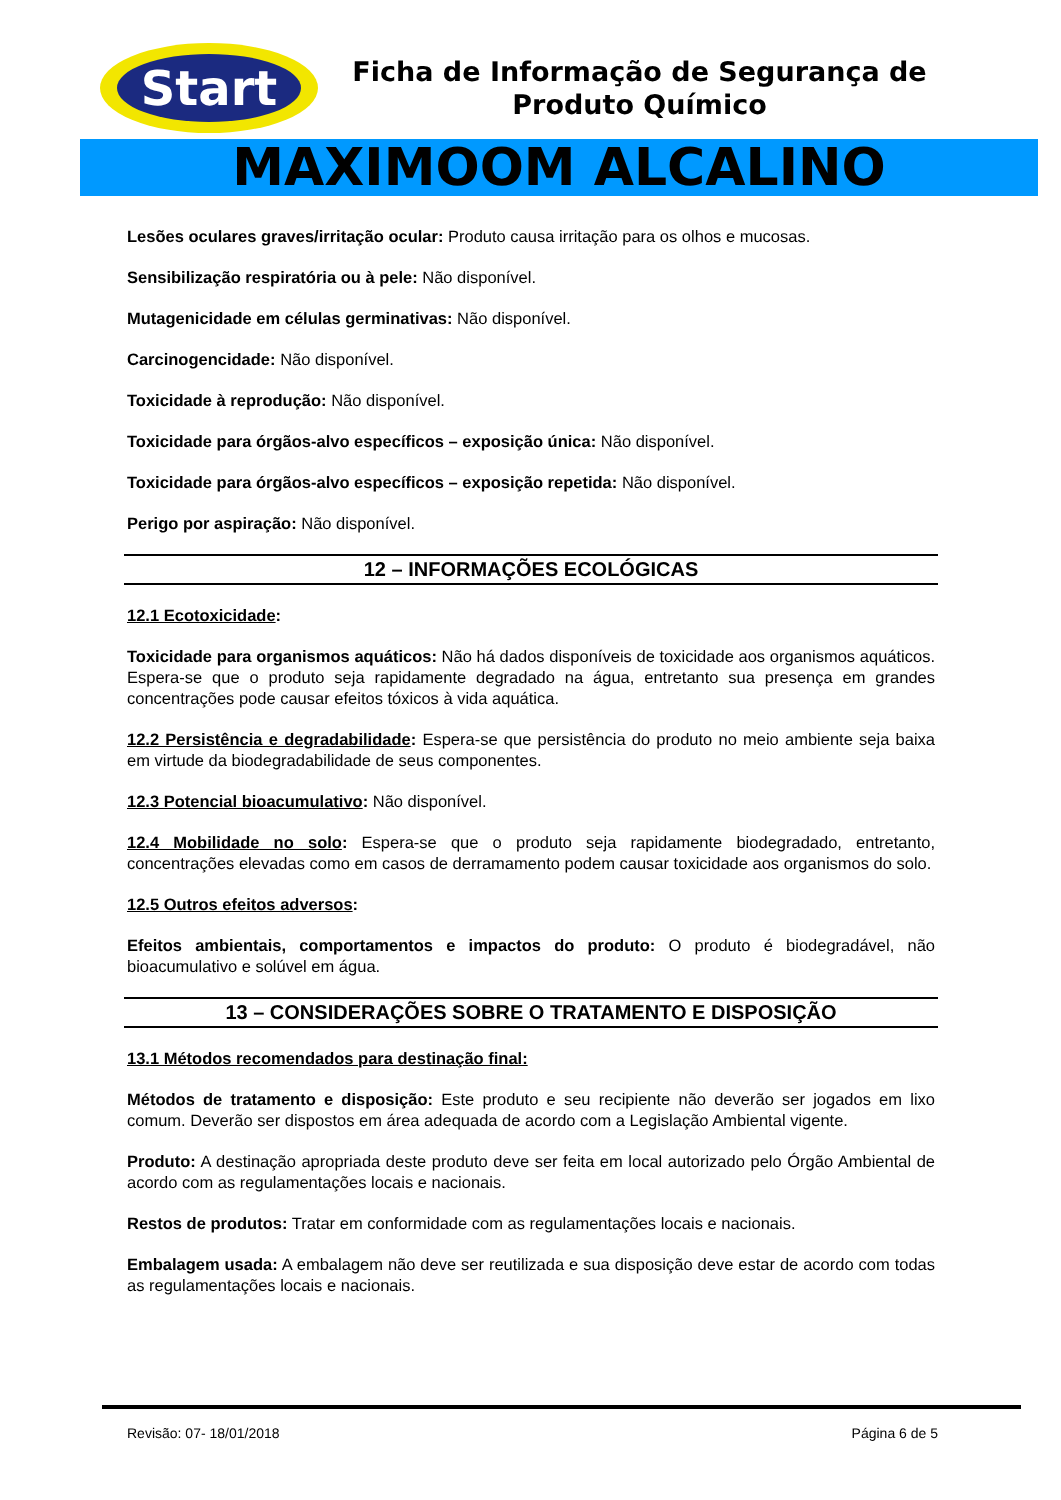Start
Ficha de Informação de Segurança de Produto Químico
MAXIMOOM ALCALINO
Lesões oculares graves/irritação ocular: Produto causa irritação para os olhos e mucosas.
Sensibilização respiratória ou à pele: Não disponível.
Mutagenicidade em células germinativas: Não disponível.
Carcinogencidade: Não disponível.
Toxicidade à reprodução: Não disponível.
Toxicidade para órgãos-alvo específicos – exposição única: Não disponível.
Toxicidade para órgãos-alvo específicos – exposição repetida: Não disponível.
Perigo por aspiração: Não disponível.
12 – INFORMAÇÕES ECOLÓGICAS
12.1 Ecotoxicidade:
Toxicidade para organismos aquáticos: Não há dados disponíveis de toxicidade aos organismos aquáticos. Espera-se que o produto seja rapidamente degradado na água, entretanto sua presença em grandes concentrações pode causar efeitos tóxicos à vida aquática.
12.2 Persistência e degradabilidade: Espera-se que persistência do produto no meio ambiente seja baixa em virtude da biodegradabilidade de seus componentes.
12.3 Potencial bioacumulativo: Não disponível.
12.4 Mobilidade no solo: Espera-se que o produto seja rapidamente biodegradado, entretanto, concentrações elevadas como em casos de derramamento podem causar toxicidade aos organismos do solo.
12.5 Outros efeitos adversos:
Efeitos ambientais, comportamentos e impactos do produto: O produto é biodegradável, não bioacumulativo e solúvel em água.
13 – CONSIDERAÇÕES SOBRE O TRATAMENTO E DISPOSIÇÃO
13.1 Métodos recomendados para destinação final:
Métodos de tratamento e disposição: Este produto e seu recipiente não deverão ser jogados em lixo comum. Deverão ser dispostos em área adequada de acordo com a Legislação Ambiental vigente.
Produto: A destinação apropriada deste produto deve ser feita em local autorizado pelo Órgão Ambiental de acordo com as regulamentações locais e nacionais.
Restos de produtos: Tratar em conformidade com as regulamentações locais e nacionais.
Embalagem usada: A embalagem não deve ser reutilizada e sua disposição deve estar de acordo com todas as regulamentações locais e nacionais.
Revisão: 07- 18/01/2018 Página 6 de 5